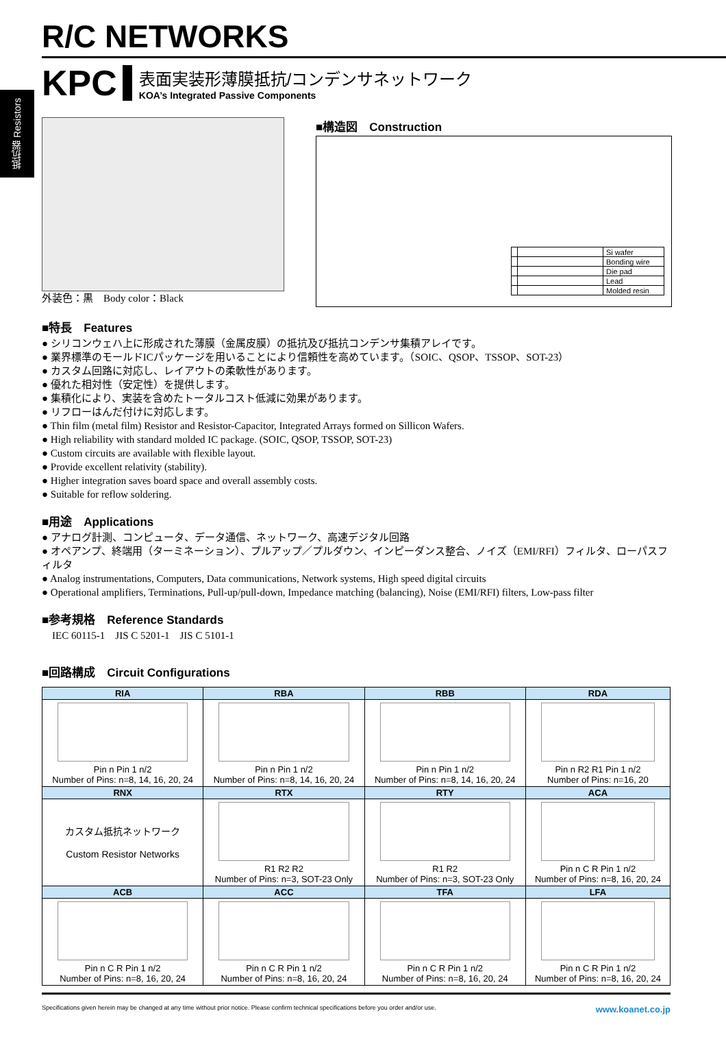抵抗器 Resistors
R/C NETWORKS
KPC
表面実装形薄膜抵抗/コンデンサネットワーク
KOA’s Integrated Passive Components
外装色：黒　Body color：Black
■構造図　Construction
| | | Si wafer |
| | | Bonding wire |
| | | Die pad |
| | | Lead |
| | | Molded resin |
■特長　Features
● シリコンウェハ上に形成された薄膜（金属皮膜）の抵抗及び抵抗コンデンサ集積アレイです。
● 業界標準のモールドICパッケージを用いることにより信頼性を高めています。（SOIC、QSOP、TSSOP、SOT-23）
● カスタム回路に対応し、レイアウトの柔軟性があります。
● 優れた相対性（安定性）を提供します。
● 集積化により、実装を含めたトータルコスト低減に効果があります。
● リフローはんだ付けに対応します。
● Thin film (metal film) Resistor and Resistor-Capacitor, Integrated Arrays formed on Sillicon Wafers.
● High reliability with standard molded IC package. (SOIC, QSOP, TSSOP, SOT-23)
● Custom circuits are available with flexible layout.
● Provide excellent relativity (stability).
● Higher integration saves board space and overall assembly costs.
● Suitable for reflow soldering.
■用途　Applications
● アナログ計測、コンピュータ、データ通信、ネットワーク、高速デジタル回路
● オペアンプ、終端用（ターミネーション）、プルアップ／プルダウン、インピーダンス整合、ノイズ（EMI/RFI）フィルタ、ローパスフィルタ
● Analog instrumentations, Computers, Data communications, Network systems, High speed digital circuits
● Operational amplifiers, Terminations, Pull-up/pull-down, Impedance matching (balancing), Noise (EMI/RFI) filters, Low-pass filter
■参考規格　Reference Standards
　IEC 60115-1　JIS C 5201-1　JIS C 5101-1
■回路構成　Circuit Configurations
| RIA | RBA | RBB | RDA |
| --- | --- | --- | --- |
| Pin n Pin 1 n/2 Number of Pins: n=8, 14, 16, 20, 24 | Pin n Pin 1 n/2 Number of Pins: n=8, 14, 16, 20, 24 | Pin n Pin 1 n/2 Number of Pins: n=8, 14, 16, 20, 24 | Pin n R2 R1 Pin 1 n/2 Number of Pins: n=16, 20 |
| RNX | RTX | RTY | ACA |
| カスタム抵抗ネットワーク Custom Resistor Networks | R1 R2 R2 Number of Pins: n=3, SOT-23 Only | R1 R2 Number of Pins: n=3, SOT-23 Only | Pin n C R Pin 1 n/2 Number of Pins: n=8, 16, 20, 24 |
| ACB | ACC | TFA | LFA |
| Pin n C R Pin 1 n/2 Number of Pins: n=8, 16, 20, 24 | Pin n C R Pin 1 n/2 Number of Pins: n=8, 16, 20, 24 | Pin n C R Pin 1 n/2 Number of Pins: n=8, 16, 20, 24 | Pin n C R Pin 1 n/2 Number of Pins: n=8, 16, 20, 24 |
Specifications given herein may be changed at any time without prior notice. Please confirm technical specifications before you order and/or use. www.koanet.co.jp